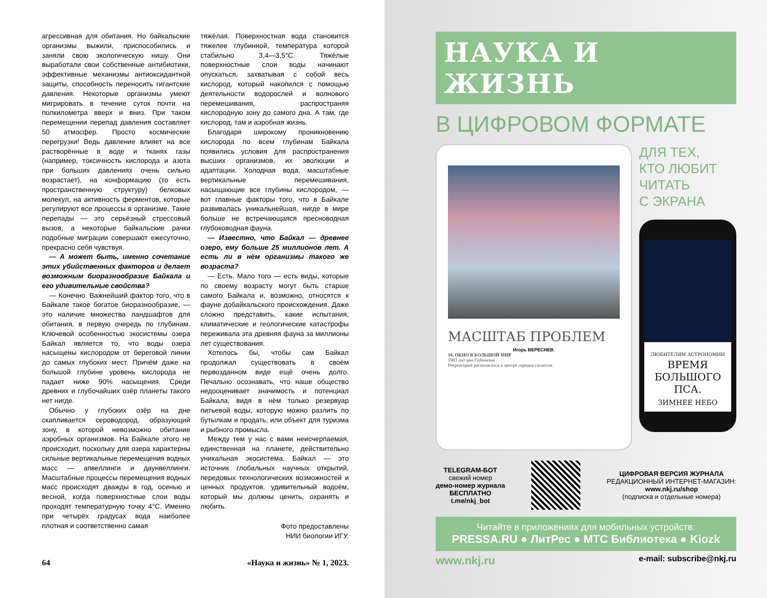агрессивная для обитания. Но байкальские организмы выжили, приспособились и заняли свою экологическую нишу. Они выработали свои собственные антибиотики, эффективные механизмы антиоксидантной защиты, способность переносить гигантские давления. Некоторые организмы умеют мигрировать в течение суток почти на полкилометра вверх и вниз. При таком перемещении перепад давления составляет 50 атмосфер. Просто космические перегрузки! Ведь давление влияет на все растворённые в воде и тканях газы (например, токсичность кислорода и азота при больших давлениях очень сильно возрастает), на конформацию (то есть пространственную структуру) белковых молекул, на активность ферментов, которые регулируют все процессы в организме. Такие перепады — это серьёзный стрессовый вызов, а некоторые байкальские рачки подобные миграции совершают ежесуточно, прекрасно себя чувствуя.
— А может быть, именно сочетание этих убийственных факторов и делает возможным биоразнообразие Байкала и его удивительные свойства?
— Конечно. Важнейший фактор того, что в Байкале такое богатое биоразнообразие, — это наличие множества ландшафтов для обитания, в первую очередь по глубинам. Ключевой особенностью экосистемы озера Байкал является то, что воды озера насыщены кислородом от береговой линии до самых глубоких мест. Причём даже на большой глубине уровень кислорода не падает ниже 90% насыщения. Среди древних и глубочайших озёр планеты такого нет нигде.
Обычно у глубоких озёр на дне скапливается сероводород, образующий зону, в которой невозможно обитание аэробных организмов. На Байкале этого не происходит, поскольку для озера характерны сильные вертикальные перемещения водных масс — апвеллинги и даунвеллинги. Масштабные процессы перемещения водных масс происходят дважды в год, осенью и весной, когда поверхностные слои воды проходят температурную точку 4°С. Именно при четырёх градусах вода наиболее плотная и соответственно самая
тяжёлая. Поверхностная вода становится тяжелее глубинной, температура которой стабильно 3,4—3,5°С. Тяжёлые поверхностные слои воды начинают опускаться, захватывая с собой весь кислород, который накопился с помощью деятельности водорослей и волнового перемешивания, распространяя кислородную зону до самого дна. А там, где кислород, там и аэробная жизнь.
Благодаря широкому проникновению кислорода по всем глубинам Байкала появились условия для распространения высших организмов, их эволюции и адаптации. Холодная вода, масштабные вертикальные перемешивания, насыщающие все глубины кислородом, — вот главные факторы того, что в Байкале развивалась уникальнейшая, нигде в мире больше не встречающаяся пресноводная глубоководная фауна.
— Известно, что Байкал — древнее озеро, ему больше 25 миллионов лет. А есть ли в нём организмы такого же возраста?
— Есть. Мало того — есть виды, которые по своему возрасту могут быть старше самого Байкала и, возможно, относятся к фауне добайкальского происхождения. Даже сложно представить, какие испытания, климатические и геологические катастрофы переживала эта древняя фауна за миллионы лет существования.
Хотелось бы, чтобы сам Байкал продолжал существовать в своём первозданном виде ещё очень долго. Печально осознавать, что наше общество недооценивает значимость и потенциал Байкала, видя в нём только резервуар питьевой воды, которую можно разлить по бутылкам и продать, или объект для туризма и рыбного промысла.
Между тем у нас с вами неисчерпаемая, единственная на планете, действительно уникальная экосистема. Байкал — это источник глобальных научных открытий, передовых технологических возможностей и ценных продуктов, удивительный водоём, который мы должны ценить, охранять и любить.
Фото предоставлены
НИИ биологии ИГУ.
64 «Наука и жизнь» № 1, 2023.
НАУКА И ЖИЗНЬ
В ЦИФРОВОМ ФОРМАТЕ
МАСШТАБ ПРОБЛЕМ
Игорь ВЕРЕСНЕВ.
10. ОКНО В БОЛЬШОЙ МИР
5903 год эры Гедонизма
Рекреаторий располагался в центре городка гигантов.
ДЛЯ ТЕХ,
КТО ЛЮБИТ
ЧИТАТЬ
С ЭКРАНА
ЛЮБИТЕЛЯМ АСТРОНОМИИ
ВРЕМЯ БОЛЬШОГО ПСА.
ЗИМНЕЕ НЕБО
TELEGRAM-БОТ
свежий номер
демо-номер журнала
БЕСПЛАТНО
t.me/nkj_bot
ЦИФРОВАЯ ВЕРСИЯ ЖУРНАЛА
РЕДАКЦИОННЫЙ ИНТЕРНЕТ-МАГАЗИН:
www.nkj.ru/shop
(подписка и отдельные номера)
Читайте в приложениях для мобильных устройств:
PRESSA.RU ● ЛитРес ● МТС Библиотека ● Kiozk
www.nkj.ru e-mail: subscribe@nkj.ru